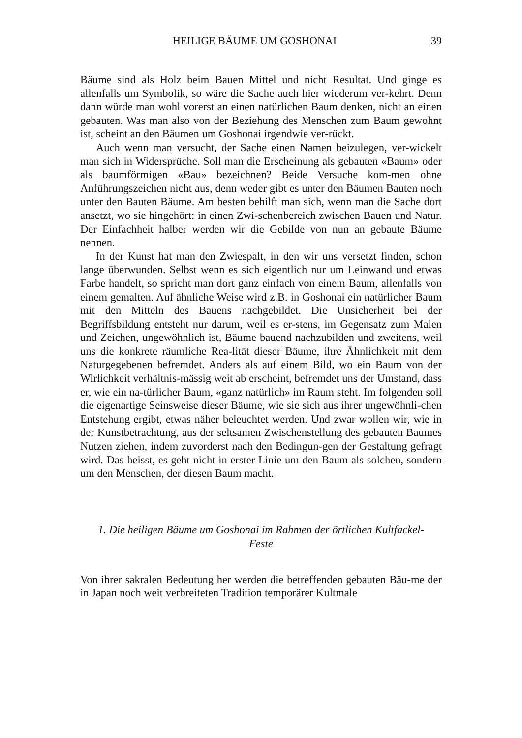HEILIGE BÄUME UM GOSHONAI 39
Bäume sind als Holz beim Bauen Mittel und nicht Resultat. Und ginge es allenfalls um Symbolik, so wäre die Sache auch hier wiederum ver-kehrt. Denn dann würde man wohl vorerst an einen natürlichen Baum denken, nicht an einen gebauten. Was man also von der Beziehung des Menschen zum Baum gewohnt ist, scheint an den Bäumen um Goshonai irgendwie ver-rückt.
Auch wenn man versucht, der Sache einen Namen beizulegen, ver-wickelt man sich in Widersprüche. Soll man die Erscheinung als gebauten «Baum» oder als baumförmigen «Bau» bezeichnen? Beide Versuche kom-men ohne Anführungszeichen nicht aus, denn weder gibt es unter den Bäumen Bauten noch unter den Bauten Bäume. Am besten behilft man sich, wenn man die Sache dort ansetzt, wo sie hingehört: in einen Zwi-schenbereich zwischen Bauen und Natur. Der Einfachheit halber werden wir die Gebilde von nun an gebaute Bäume nennen.
In der Kunst hat man den Zwiespalt, in den wir uns versetzt finden, schon lange überwunden. Selbst wenn es sich eigentlich nur um Leinwand und etwas Farbe handelt, so spricht man dort ganz einfach von einem Baum, allenfalls von einem gemalten. Auf ähnliche Weise wird z.B. in Goshonai ein natürlicher Baum mit den Mitteln des Bauens nachgebildet. Die Unsicherheit bei der Begriffsbildung entsteht nur darum, weil es er-stens, im Gegensatz zum Malen und Zeichen, ungewöhnlich ist, Bäume bauend nachzubilden und zweitens, weil uns die konkrete räumliche Rea-lität dieser Bäume, ihre Ähnlichkeit mit dem Naturgegebenen befremdet. Anders als auf einem Bild, wo ein Baum von der Wirlichkeit verhältnis-mässig weit ab erscheint, befremdet uns der Umstand, dass er, wie ein na-türlicher Baum, «ganz natürlich» im Raum steht. Im folgenden soll die eigenartige Seinsweise dieser Bäume, wie sie sich aus ihrer ungewöhnli-chen Entstehung ergibt, etwas näher beleuchtet werden. Und zwar wollen wir, wie in der Kunstbetrachtung, aus der seltsamen Zwischenstellung des gebauten Baumes Nutzen ziehen, indem zuvorderst nach den Bedingun-gen der Gestaltung gefragt wird. Das heisst, es geht nicht in erster Linie um den Baum als solchen, sondern um den Menschen, der diesen Baum macht.
1. Die heiligen Bäume um Goshonai im Rahmen der örtlichen Kultfackel-
Feste
Von ihrer sakralen Bedeutung her werden die betreffenden gebauten Bäu-me der in Japan noch weit verbreiteten Tradition temporärer Kultmale